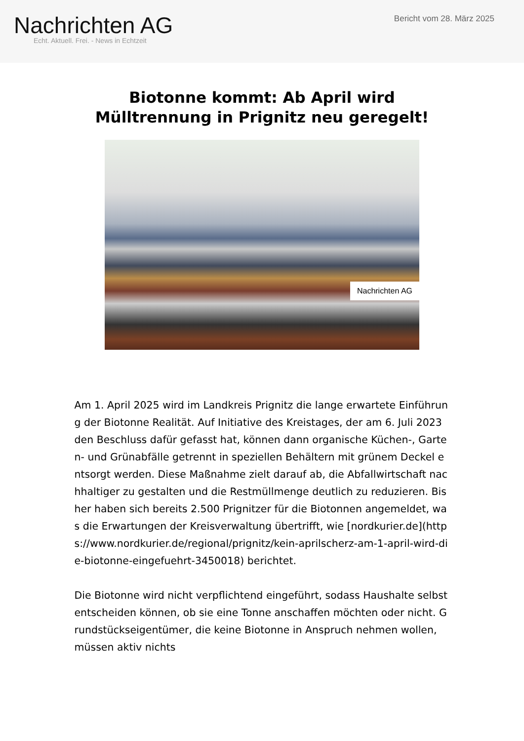Nachrichten AG
Echt. Aktuell. Frei. - News in Echtzeit
Bericht vom 28. März 2025
Biotonne kommt: Ab April wird
Mülltrennung in Prignitz neu geregelt!
Nachrichten AG
Am 1. April 2025 wird im Landkreis Prignitz die lange erwartete Einführung der Biotonne Realität. Auf Initiative des Kreistages, der am 6. Juli 2023 den Beschluss dafür gefasst hat, können dann organische Küchen-, Garten- und Grünabfälle getrennt in speziellen Behältern mit grünem Deckel entsorgt werden. Diese Maßnahme zielt darauf ab, die Abfallwirtschaft nachhaltiger zu gestalten und die Restmüllmenge deutlich zu reduzieren. Bisher haben sich bereits 2.500 Prignitzer für die Biotonnen angemeldet, was die Erwartungen der Kreisverwaltung übertrifft, wie [nordkurier.de](https://www.nordkurier.de/regional/prignitz/kein-aprilscherz-am-1-april-wird-die-biotonne-eingefuehrt-3450018) berichtet.
Die Biotonne wird nicht verpflichtend eingeführt, sodass Haushalte selbst entscheiden können, ob sie eine Tonne anschaffen möchten oder nicht. Grundstückseigentümer, die keine Biotonne in Anspruch nehmen wollen, müssen aktiv nichts